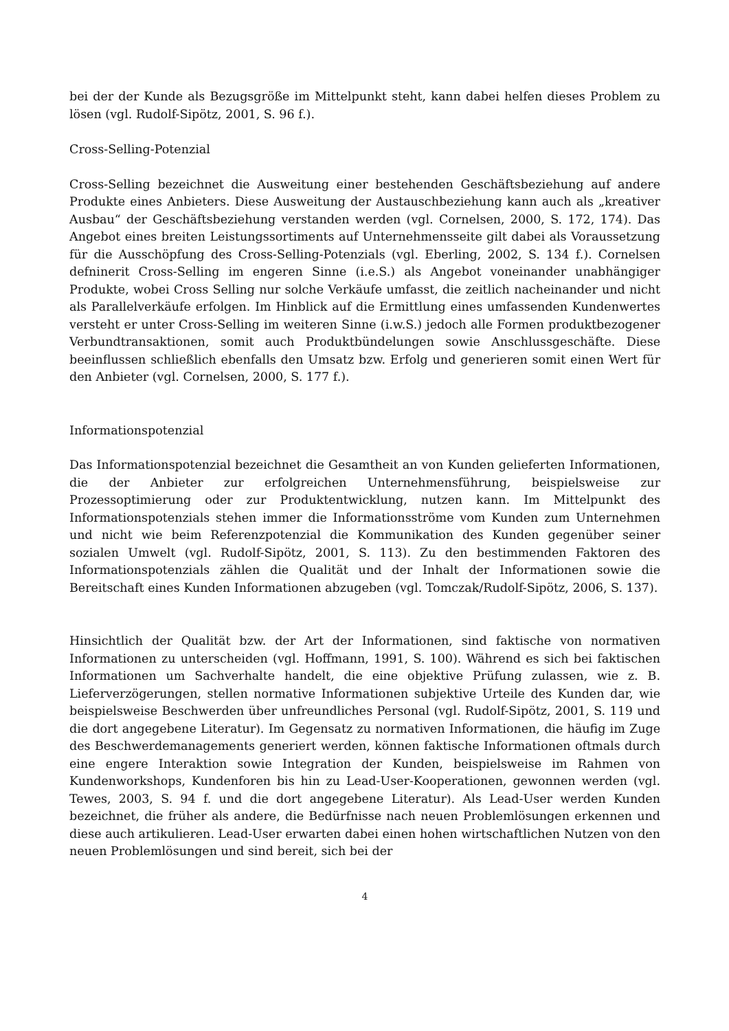bei der der Kunde als Bezugsgröße im Mittelpunkt steht, kann dabei helfen dieses Problem zu lösen (vgl. Rudolf-Sipötz, 2001, S. 96 f.).
Cross-Selling-Potenzial
Cross-Selling bezeichnet die Ausweitung einer bestehenden Geschäftsbeziehung auf andere Produkte eines Anbieters. Diese Ausweitung der Austauschbeziehung kann auch als „kreativer Ausbau“ der Geschäftsbeziehung verstanden werden (vgl. Cornelsen, 2000, S. 172, 174). Das Angebot eines breiten Leistungssortiments auf Unternehmensseite gilt dabei als Voraussetzung für die Ausschöpfung des Cross-Selling-Potenzials (vgl. Eberling, 2002, S. 134 f.). Cornelsen defninerit Cross-Selling im engeren Sinne (i.e.S.) als Angebot voneinander unabhängiger Produkte, wobei Cross Selling nur solche Verkäufe umfasst, die zeitlich nacheinander und nicht als Parallelverkäufe erfolgen. Im Hinblick auf die Ermittlung eines umfassenden Kundenwertes versteht er unter Cross-Selling im weiteren Sinne (i.w.S.) jedoch alle Formen produktbezogener Verbundtransaktionen, somit auch Produktbündelungen sowie Anschlussgeschäfte. Diese beeinflussen schließlich ebenfalls den Umsatz bzw. Erfolg und generieren somit einen Wert für den Anbieter (vgl. Cornelsen, 2000, S. 177 f.).
Informationspotenzial
Das Informationspotenzial bezeichnet die Gesamtheit an von Kunden gelieferten Informationen, die der Anbieter zur erfolgreichen Unternehmensführung, beispielsweise zur Prozessoptimierung oder zur Produktentwicklung, nutzen kann. Im Mittelpunkt des Informationspotenzials stehen immer die Informationsströme vom Kunden zum Unternehmen und nicht wie beim Referenzpotenzial die Kommunikation des Kunden gegenüber seiner sozialen Umwelt (vgl. Rudolf-Sipötz, 2001, S. 113). Zu den bestimmenden Faktoren des Informationspotenzials zählen die Qualität und der Inhalt der Informationen sowie die Bereitschaft eines Kunden Informationen abzugeben (vgl. Tomczak/Rudolf-Sipötz, 2006, S. 137).
Hinsichtlich der Qualität bzw. der Art der Informationen, sind faktische von normativen Informationen zu unterscheiden (vgl. Hoffmann, 1991, S. 100). Während es sich bei faktischen Informationen um Sachverhalte handelt, die eine objektive Prüfung zulassen, wie z. B. Lieferverzögerungen, stellen normative Informationen subjektive Urteile des Kunden dar, wie beispielsweise Beschwerden über unfreundliches Personal (vgl. Rudolf-Sipötz, 2001, S. 119 und die dort angegebene Literatur). Im Gegensatz zu normativen Informationen, die häufig im Zuge des Beschwerdemanagements generiert werden, können faktische Informationen oftmals durch eine engere Interaktion sowie Integration der Kunden, beispielsweise im Rahmen von Kundenworkshops, Kundenforen bis hin zu Lead-User-Kooperationen, gewonnen werden (vgl. Tewes, 2003, S. 94 f. und die dort angegebene Literatur). Als Lead-User werden Kunden bezeichnet, die früher als andere, die Bedürfnisse nach neuen Problemlösungen erkennen und diese auch artikulieren. Lead-User erwarten dabei einen hohen wirtschaftlichen Nutzen von den neuen Problemlösungen und sind bereit, sich bei der
4